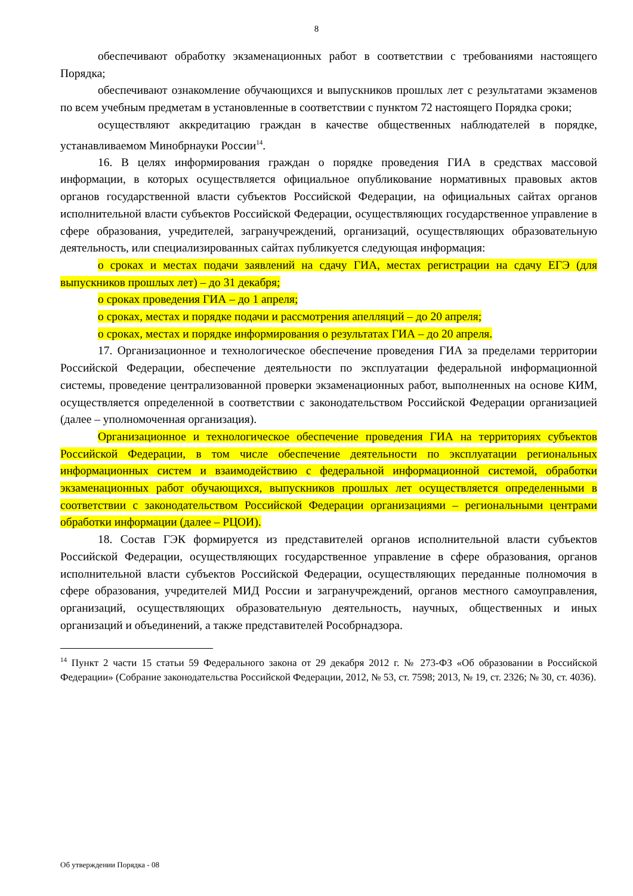8
обеспечивают обработку экзаменационных работ в соответствии с требованиями настоящего Порядка;
обеспечивают ознакомление обучающихся и выпускников прошлых лет с результатами экзаменов по всем учебным предметам в установленные в соответствии с пунктом 72 настоящего Порядка сроки;
осуществляют аккредитацию граждан в качестве общественных наблюдателей в порядке, устанавливаемом Минобрнауки России<sup>14</sup>.
16. В целях информирования граждан о порядке проведения ГИА в средствах массовой информации, в которых осуществляется официальное опубликование нормативных правовых актов органов государственной власти субъектов Российской Федерации, на официальных сайтах органов исполнительной власти субъектов Российской Федерации, осуществляющих государственное управление в сфере образования, учредителей, загранучреждений, организаций, осуществляющих образовательную деятельность, или специализированных сайтах публикуется следующая информация:
о сроках и местах подачи заявлений на сдачу ГИА, местах регистрации на сдачу ЕГЭ (для выпускников прошлых лет) – до 31 декабря;
о сроках проведения ГИА – до 1 апреля;
о сроках, местах и порядке подачи и рассмотрения апелляций – до 20 апреля;
о сроках, местах и порядке информирования о результатах ГИА – до 20 апреля.
17. Организационное и технологическое обеспечение проведения ГИА за пределами территории Российской Федерации, обеспечение деятельности по эксплуатации федеральной информационной системы, проведение централизованной проверки экзаменационных работ, выполненных на основе КИМ, осуществляется определенной в соответствии с законодательством Российской Федерации организацией (далее – уполномоченная организация).
Организационное и технологическое обеспечение проведения ГИА на территориях субъектов Российской Федерации, в том числе обеспечение деятельности по эксплуатации региональных информационных систем и взаимодействию с федеральной информационной системой, обработки экзаменационных работ обучающихся, выпускников прошлых лет осуществляется определенными в соответствии с законодательством Российской Федерации организациями – региональными центрами обработки информации (далее – РЦОИ).
18. Состав ГЭК формируется из представителей органов исполнительной власти субъектов Российской Федерации, осуществляющих государственное управление в сфере образования, органов исполнительной власти субъектов Российской Федерации, осуществляющих переданные полномочия в сфере образования, учредителей МИД России и загранучреждений, органов местного самоуправления, организаций, осуществляющих образовательную деятельность, научных, общественных и иных организаций и объединений, а также представителей Рособрнадзора.
<sup>14</sup> Пункт 2 части 15 статьи 59 Федерального закона от 29 декабря 2012 г. № 273-ФЗ «Об образовании в Российской Федерации» (Собрание законодательства Российской Федерации, 2012, № 53, ст. 7598; 2013, № 19, ст. 2326; № 30, ст. 4036).
Об утверждении Порядка - 08